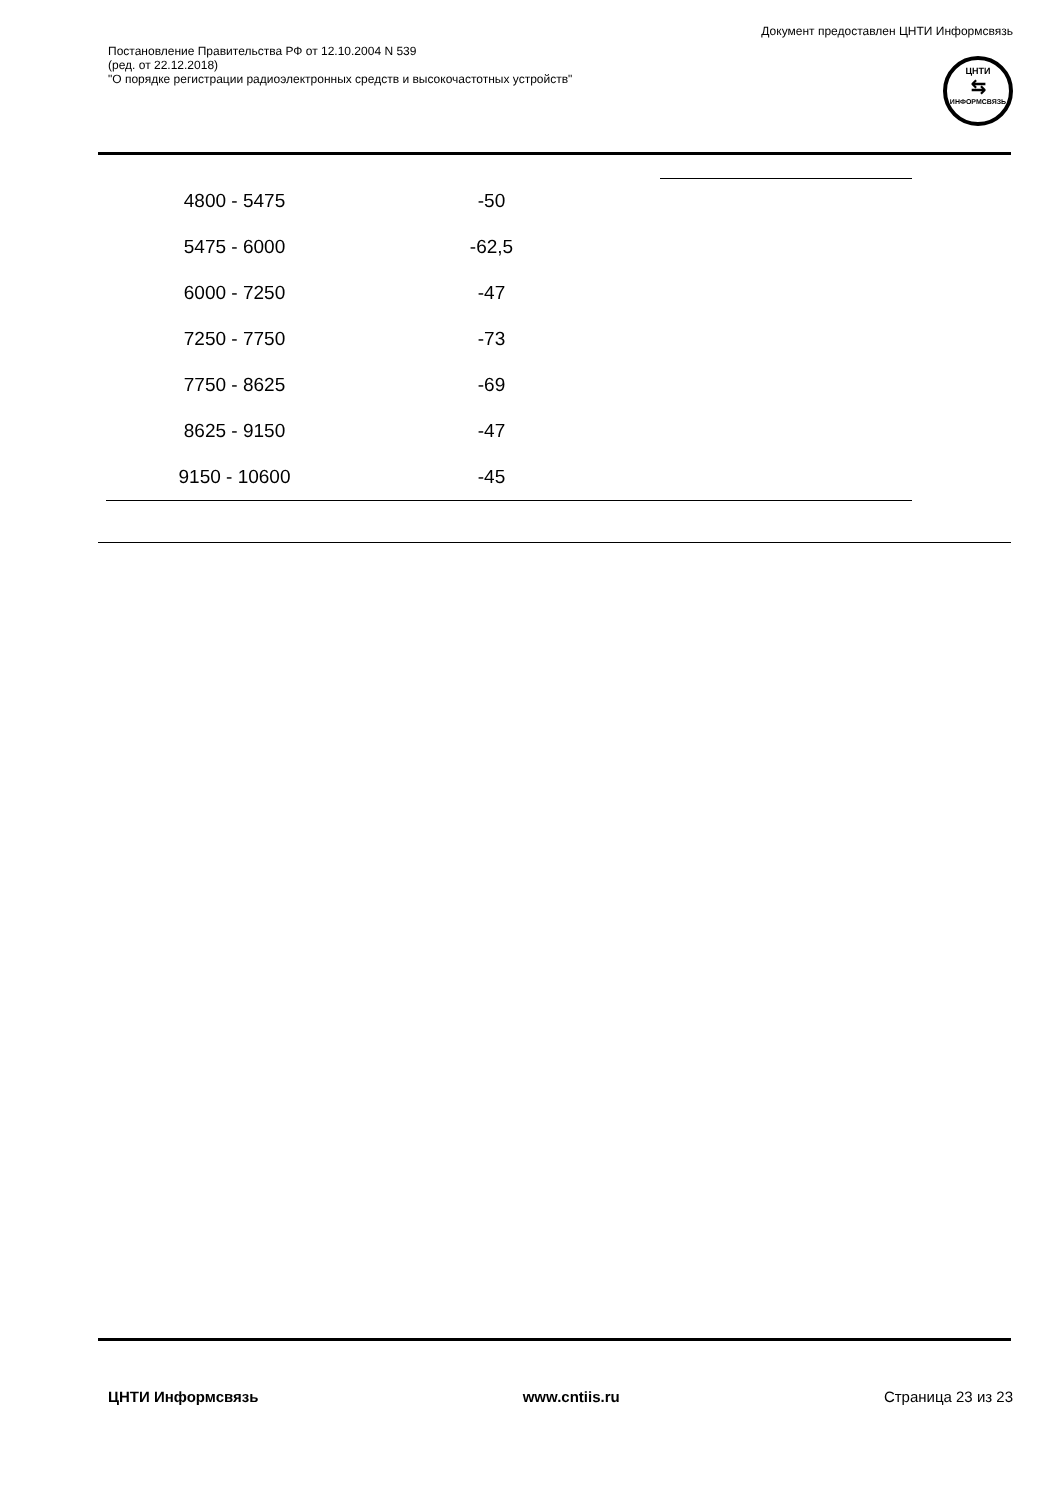Документ предоставлен ЦНТИ Информсвязь
Постановление Правительства РФ от 12.10.2004 N 539
(ред. от 22.12.2018)
"О порядке регистрации радиоэлектронных средств и высокочастотных устройств"
ЦНТИ
⇆
ИНФОРМСВЯЗЬ
| 4800 - 5475 | -50 | |
| 5475 - 6000 | -62,5 | |
| 6000 - 7250 | -47 | |
| 7250 - 7750 | -73 | |
| 7750 - 8625 | -69 | |
| 8625 - 9150 | -47 | |
| 9150 - 10600 | -45 | |
ЦНТИ Информсвязь www.cntiis.ru Страница 23 из 23